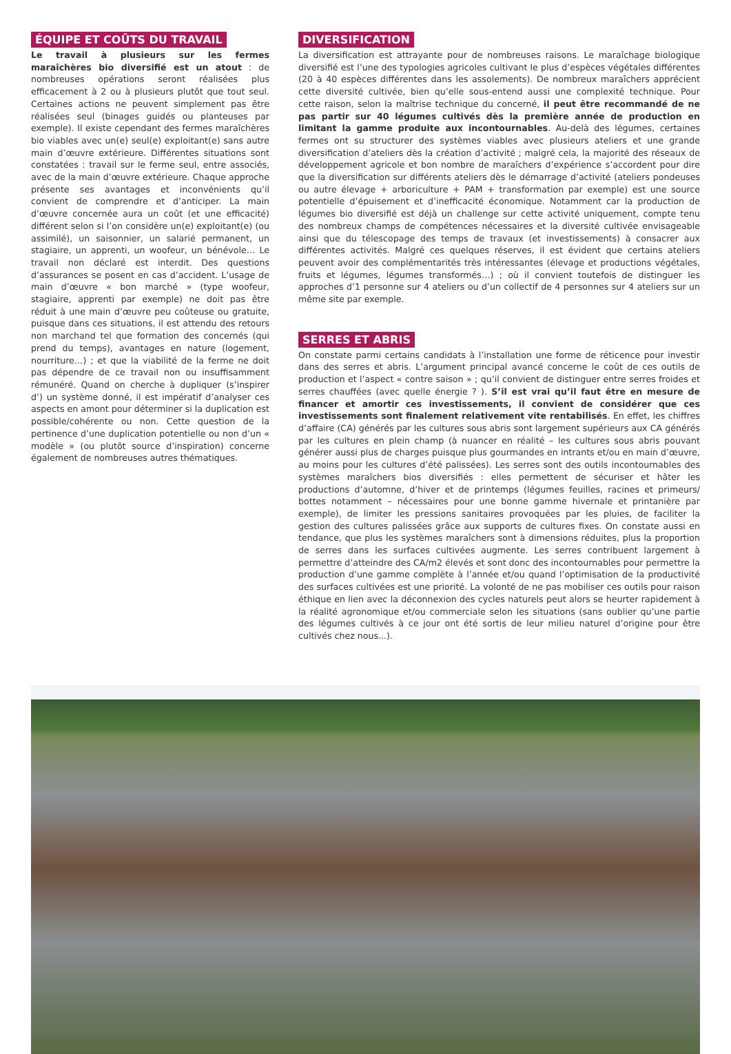ÉQUIPE ET COÛTS DU TRAVAIL
Le travail à plusieurs sur les fermes maraîchères bio diversifié est un atout : de nombreuses opérations seront réalisées plus efficacement à 2 ou à plusieurs plutôt que tout seul. Certaines actions ne peuvent simplement pas être réalisées seul (binages guidés ou planteuses par exemple). Il existe cependant des fermes maraîchères bio viables avec un(e) seul(e) exploitant(e) sans autre main d’œuvre extérieure. Différentes situations sont constatées : travail sur le ferme seul, entre associés, avec de la main d’œuvre extérieure. Chaque approche présente ses avantages et inconvénients qu’il convient de comprendre et d’anticiper. La main d’œuvre concernée aura un coût (et une efficacité) différent selon si l’on considère un(e) exploitant(e) (ou assimilé), un saisonnier, un salarié permanent, un stagiaire, un apprenti, un woofeur, un bénévole… Le travail non déclaré est interdit. Des questions d’assurances se posent en cas d’accident. L’usage de main d’œuvre « bon marché » (type woofeur, stagiaire, apprenti par exemple) ne doit pas être réduit à une main d’œuvre peu coûteuse ou gratuite, puisque dans ces situations, il est attendu des retours non marchand tel que formation des concernés (qui prend du temps), avantages en nature (logement, nourriture…) ; et que la viabilité de la ferme ne doit pas dépendre de ce travail non ou insuffisamment rémunéré. Quand on cherche à dupliquer (s’inspirer d’) un système donné, il est impératif d’analyser ces aspects en amont pour déterminer si la duplication est possible/cohérente ou non. Cette question de la pertinence d’une duplication potentielle ou non d’un « modèle » (ou plutôt source d’inspiration) concerne également de nombreuses autres thématiques.
DIVERSIFICATION
La diversification est attrayante pour de nombreuses raisons. Le maraîchage biologique diversifié est l’une des typologies agricoles cultivant le plus d’espèces végétales différentes (20 à 40 espèces différentes dans les assolements). De nombreux maraîchers apprécient cette diversité cultivée, bien qu’elle sous-entend aussi une complexité technique. Pour cette raison, selon la maîtrise technique du concerné, il peut être recommandé de ne pas partir sur 40 légumes cultivés dès la première année de production en limitant la gamme produite aux incontournables. Au-delà des légumes, certaines fermes ont su structurer des systèmes viables avec plusieurs ateliers et une grande diversification d’ateliers dès la création d’activité ; malgré cela, la majorité des réseaux de développement agricole et bon nombre de maraîchers d’expérience s’accordent pour dire que la diversification sur différents ateliers dès le démarrage d’activité (ateliers pondeuses ou autre élevage + arboriculture + PAM + transformation par exemple) est une source potentielle d’épuisement et d’inefficacité économique. Notamment car la production de légumes bio diversifié est déjà un challenge sur cette activité uniquement, compte tenu des nombreux champs de compétences nécessaires et la diversité cultivée envisageable ainsi que du télescopage des temps de travaux (et investissements) à consacrer aux différentes activités. Malgré ces quelques réserves, il est évident que certains ateliers peuvent avoir des complémentarités très intéressantes (élevage et productions végétales, fruits et légumes, légumes transformés…) ; où il convient toutefois de distinguer les approches d’1 personne sur 4 ateliers ou d’un collectif de 4 personnes sur 4 ateliers sur un même site par exemple.
SERRES ET ABRIS
On constate parmi certains candidats à l’installation une forme de réticence pour investir dans des serres et abris. L’argument principal avancé concerne le coût de ces outils de production et l’aspect « contre saison » ; qu’il convient de distinguer entre serres froides et serres chauffées (avec quelle énergie ? ). S’il est vrai qu’il faut être en mesure de financer et amortir ces investissements, il convient de considérer que ces investissements sont finalement relativement vite rentabilisés. En effet, les chiffres d’affaire (CA) générés par les cultures sous abris sont largement supérieurs aux CA générés par les cultures en plein champ (à nuancer en réalité – les cultures sous abris pouvant générer aussi plus de charges puisque plus gourmandes en intrants et/ou en main d’œuvre, au moins pour les cultures d’été palissées). Les serres sont des outils incontournables des systèmes maraîchers bios diversifiés : elles permettent de sécuriser et hâter les productions d’automne, d’hiver et de printemps (légumes feuilles, racines et primeurs/ bottes notamment – nécessaires pour une bonne gamme hivernale et printanière par exemple), de limiter les pressions sanitaires provoquées par les pluies, de faciliter la gestion des cultures palissées grâce aux supports de cultures fixes. On constate aussi en tendance, que plus les systèmes maraîchers sont à dimensions réduites, plus la proportion de serres dans les surfaces cultivées augmente. Les serres contribuent largement à permettre d’atteindre des CA/m2 élevés et sont donc des incontournables pour permettre la production d’une gamme complète à l’année et/ou quand l’optimisation de la productivité des surfaces cultivées est une priorité. La volonté de ne pas mobiliser ces outils pour raison éthique en lien avec la déconnexion des cycles naturels peut alors se heurter rapidement à la réalité agronomique et/ou commerciale selon les situations (sans oublier qu’une partie des légumes cultivés à ce jour ont été sortis de leur milieu naturel d’origine pour être cultivés chez nous...).